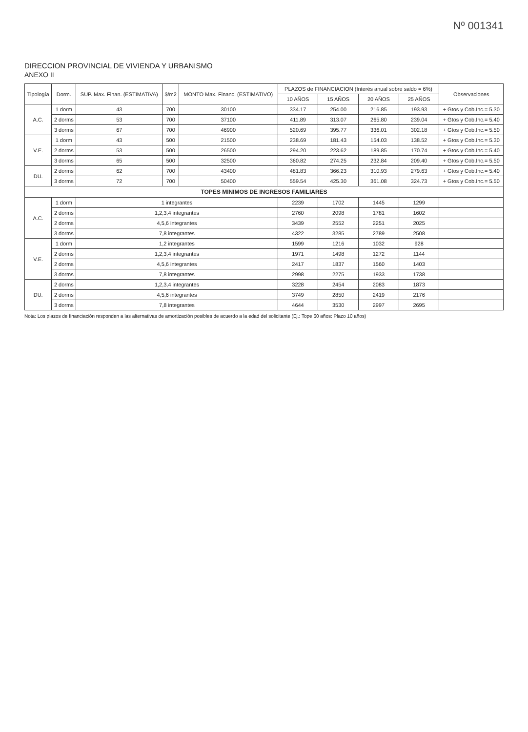Nº 001341
DIRECCION PROVINCIAL DE VIVIENDA Y URBANISMO
ANEXO II
| Tipología | Dorm. | SUP. Max. Finan. (ESTIMATIVA) | $/m2 | MONTO Max. Financ. (ESTIMATIVO) | PLAZOS de FINANCIACION (Interés anual sobre saldo = 6%) | | | | Observaciones |
| --- | --- | --- | --- | --- | --- | --- | --- | --- | --- |
| | | | | | 10 AÑOS | 15 AÑOS | 20 AÑOS | 25 AÑOS | |
| A.C. | 1 dorm | 43 | 700 | 30100 | 334.17 | 254.00 | 216.85 | 193.93 | + Gtos y Cob.Inc.= 5.30 |
| | 2 dorms | 53 | 700 | 37100 | 411.89 | 313.07 | 265.80 | 239.04 | + Gtos y Cob.Inc.= 5.40 |
| | 3 dorms | 67 | 700 | 46900 | 520.69 | 395.77 | 336.01 | 302.18 | + Gtos y Cob.Inc.= 5.50 |
| V.E. | 1 dorm | 43 | 500 | 21500 | 238.69 | 181.43 | 154.03 | 138.52 | + Gtos y Cob.Inc.= 5.30 |
| | 2 dorms | 53 | 500 | 26500 | 294.20 | 223.62 | 189.85 | 170.74 | + Gtos y Cob.Inc.= 5.40 |
| | 3 dorms | 65 | 500 | 32500 | 360.82 | 274.25 | 232.84 | 209.40 | + Gtos y Cob.Inc.= 5.50 |
| DU. | 2 dorms | 62 | 700 | 43400 | 481.83 | 366.23 | 310.93 | 279.63 | + Gtos y Cob.Inc.= 5.40 |
| | 3 dorms | 72 | 700 | 50400 | 559.54 | 425.30 | 361.08 | 324.73 | + Gtos y Cob.Inc.= 5.50 |
| TOPES MINIMOS DE INGRESOS FAMILIARES | | | | | | | | | |
| A.C. | 1 dorm | 1 integrantes | | | 2239 | 1702 | 1445 | 1299 | |
| | 2 dorms | 1,2,3,4 integrantes | | | 2760 | 2098 | 1781 | 1602 | |
| | 2 dorms | 4,5,6 integrantes | | | 3439 | 2552 | 2251 | 2025 | |
| | 3 dorms | 7,8 integrantes | | | 4322 | 3285 | 2789 | 2508 | |
| V.E. | 1 dorm | 1,2 integrantes | | | 1599 | 1216 | 1032 | 928 | |
| | 2 dorms | 1,2,3,4 integrantes | | | 1971 | 1498 | 1272 | 1144 | |
| | 2 dorms | 4,5,6 integrantes | | | 2417 | 1837 | 1560 | 1403 | |
| | 3 dorms | 7,8 integrantes | | | 2998 | 2275 | 1933 | 1738 | |
| DU. | 2 dorms | 1,2,3,4 integrantes | | | 3228 | 2454 | 2083 | 1873 | |
| | 2 dorms | 4,5,6 integrantes | | | 3749 | 2850 | 2419 | 2176 | |
| | 3 dorms | 7,8 integrantes | | | 4644 | 3530 | 2997 | 2695 | |
Nota: Los plazos de financiación responden a las alternativas de amortización posibles de acuerdo a la edad del solicitante (Ej.: Tope 60 años: Plazo 10 años)